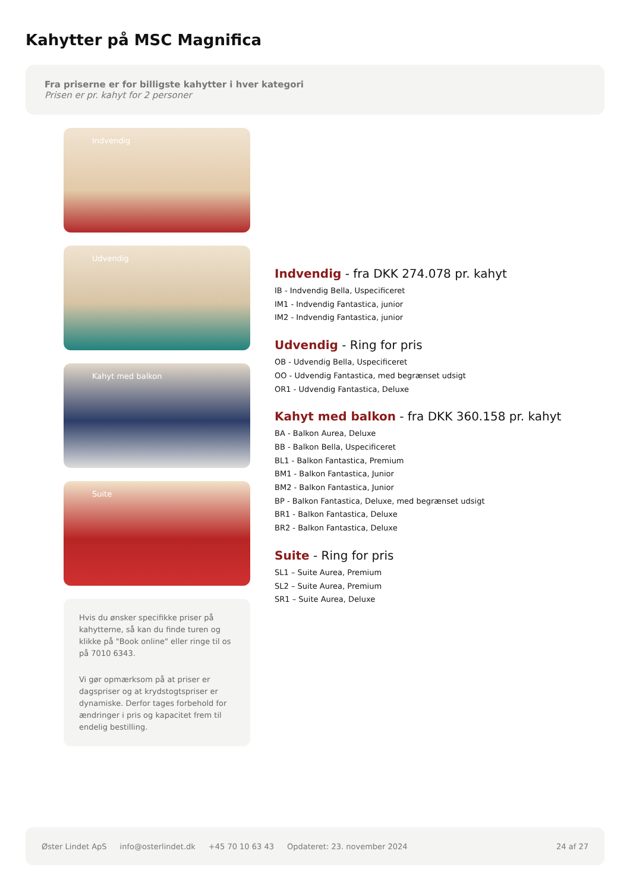Kahytter på MSC Magnifica
Fra priserne er for billigste kahytter i hver kategori
Prisen er pr. kahyt for 2 personer
Indvendig
Udvendig
Kahyt med balkon
Suite
Hvis du ønsker specifikke priser på kahytterne, så kan du finde turen og klikke på "Book online" eller ringe til os på 7010 6343.
Vi gør opmærksom på at priser er dagspriser og at krydstogtspriser er dynamiske. Derfor tages forbehold for ændringer i pris og kapacitet frem til endelig bestilling.
Indvendig - fra DKK 274.078 pr. kahyt
IB - Indvendig Bella, Uspecificeret
IM1 - Indvendig Fantastica, junior
IM2 - Indvendig Fantastica, junior
Udvendig - Ring for pris
OB - Udvendig Bella, Uspecificeret
OO - Udvendig Fantastica, med begrænset udsigt
OR1 - Udvendig Fantastica, Deluxe
Kahyt med balkon - fra DKK 360.158 pr. kahyt
BA - Balkon Aurea, Deluxe
BB - Balkon Bella, Uspecificeret
BL1 - Balkon Fantastica, Premium
BM1 - Balkon Fantastica, Junior
BM2 - Balkon Fantastica, Junior
BP - Balkon Fantastica, Deluxe, med begrænset udsigt
BR1 - Balkon Fantastica, Deluxe
BR2 - Balkon Fantastica, Deluxe
Suite - Ring for pris
SL1 – Suite Aurea, Premium
SL2 – Suite Aurea, Premium
SR1 – Suite Aurea, Deluxe
Øster Lindet ApS info@osterlindet.dk +45 70 10 63 43 Opdateret: 23. november 2024 24 af 27